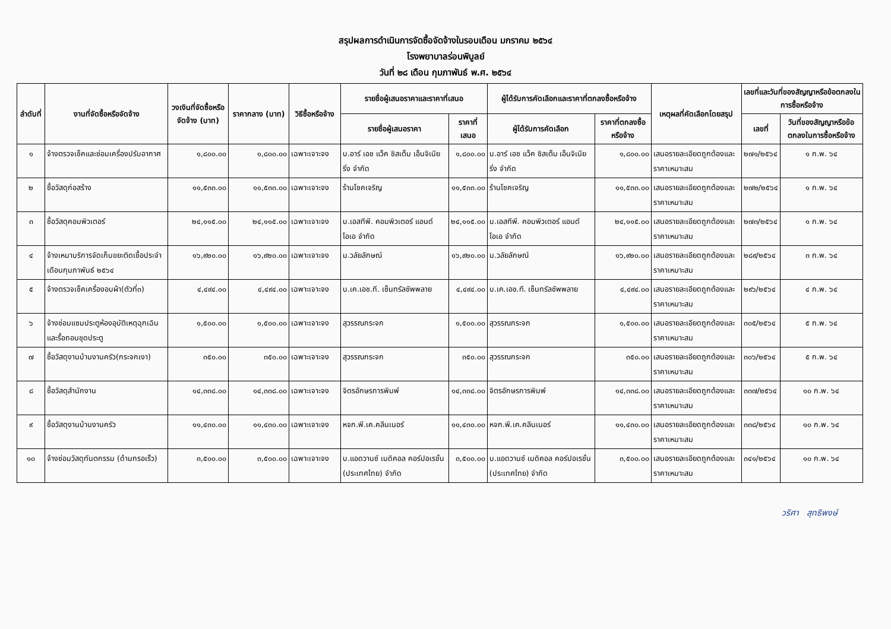สรุปผลการดำเนินการจัดซื้อจัดจ้างในรอบเดือน มกราคม ๒๕๖๔
โรงพยาบาลร่อนพิบูลย์
วันที่ ๒๘ เดือน กุมภาพันธ์ พ.ศ. ๒๕๖๔
| ลำดับที่ | งานที่จัดซื้อหรือจัดจ้าง | วงเงินที่จัดซื้อหรือจัดจ้าง (บาท) | ราคากลาง (บาท) | วิธีซื้อหรือจ้าง | รายชื่อผู้เสนอราคาและราคาที่เสนอ | | ผู้ได้รับการคัดเลือกและราคาที่ตกลงซื้อหรือจ้าง | | เหตุผลที่คัดเลือกโดยสรุป | เลขที่และวันที่ของสัญญาหรือข้อตกลงในการซื้อหรือจ้าง | |
| --- | --- | --- | --- | --- | --- | --- | --- | --- | --- | --- | --- |
| | | | | | รายชื่อผู้เสนอราคา | ราคาที่เสนอ | ผู้ได้รับการคัดเลือก | ราคาที่ตกลงซื้อหรือจ้าง | | เลขที่ | วันที่ของสัญญาหรือข้อตกลงในการซื้อหรือจ้าง |
| ๑ | จ้างตรวจเช็คและซ่อมเครื่องปรับอากาศ | ๑,๘๐๐.๐๐ | ๑,๘๐๐.๐๐ | เฉพาะเจาะจง | บ.อาร์ เอช แว็ค ซิสเต็ม เอ็นจิเนียริ่ง จำกัด | ๑,๘๐๐.๐๐ | บ.อาร์ เอช แว็ค ซิสเต็ม เอ็นจิเนียริ่ง จำกัด | ๑,๘๐๐.๐๐ | เสนอรายละเอียดถูกต้องและราคาเหมาะสม | ๒๗๑/๒๕๖๔ | ๑ ก.พ. ๖๔ |
| ๒ | ซื้อวัสดุก่อสร้าง | ๑๑,๕๓๓.๐๐ | ๑๑,๕๓๓.๐๐ | เฉพาะเจาะจง | ร้านโชคเจริญ | ๑๑,๕๓๓.๐๐ | ร้านโชคเจริญ | ๑๑,๕๓๓.๐๐ | เสนอรายละเอียดถูกต้องและราคาเหมาะสม | ๒๗๒/๒๕๖๔ | ๑ ก.พ. ๖๔ |
| ๓ | ซื้อวัสดุคอมพิวเตอร์ | ๒๔,๑๑๕.๐๐ | ๒๔,๑๑๕.๐๐ | เฉพาะเจาะจง | บ.เอสทีพี. คอมพิวเตอร์ แอนด์ โอเอ จำกัด | ๒๔,๑๑๕.๐๐ | บ.เอสทีพี. คอมพิวเตอร์ แอนด์ โอเอ จำกัด | ๒๔,๑๑๕.๐๐ | เสนอรายละเอียดถูกต้องและราคาเหมาะสม | ๒๗๓/๒๕๖๔ | ๑ ก.พ. ๖๔ |
| ๔ | จ้างเหมาบริการจัดเก็บขยะติดเชื้อประจำเดือนกุมภาพันธ์ ๒๕๖๔ | ๑๖,๙๒๐.๐๐ | ๑๖,๙๒๐.๐๐ | เฉพาะเจาะจง | ม.วลัยลักษณ์ | ๑๖,๙๒๐.๐๐ | ม.วลัยลักษณ์ | ๑๖,๙๒๐.๐๐ | เสนอรายละเอียดถูกต้องและราคาเหมาะสม | ๒๘๙/๒๕๖๔ | ๓ ก.พ. ๖๔ |
| ๕ | จ้างตรวจเช็คเครื่องอบผ้า(ตัวที่๓) | ๔,๔๙๔.๐๐ | ๔,๔๙๔.๐๐ | เฉพาะเจาะจง | บ.เค.เอช.ที. เซ็นทรัลซัพพลาย | ๔,๔๙๔.๐๐ | บ.เค.เอช.ที. เซ็นทรัลซัพพลาย | ๔,๔๙๔.๐๐ | เสนอรายละเอียดถูกต้องและราคาเหมาะสม | ๒๙๖/๒๕๖๔ | ๔ ก.พ. ๖๔ |
| ๖ | จ้างซ่อมแซมประตูห้องอุบัติเหตุฉุกเฉินและรื้อถอนชุดประตู | ๑,๕๐๐.๐๐ | ๑,๕๐๐.๐๐ | เฉพาะเจาะจง | สุวรรณกระจก | ๑,๕๐๐.๐๐ | สุวรรณกระจก | ๑,๕๐๐.๐๐ | เสนอรายละเอียดถูกต้องและราคาเหมาะสม | ๓๐๕/๒๕๖๔ | ๕ ก.พ. ๖๔ |
| ๗ | ซื้อวัสดุงานบ้านงานครัว(กระจกเงา) | ๓๕๐.๐๐ | ๓๕๐.๐๐ | เฉพาะเจาะจง | สุวรรณกระจก | ๓๕๐.๐๐ | สุวรรณกระจก | ๓๕๐.๐๐ | เสนอรายละเอียดถูกต้องและราคาเหมาะสม | ๓๐๖/๒๕๖๔ | ๕ ก.พ. ๖๔ |
| ๘ | ซื้อวัสดุสำนักงาน | ๑๔,๓๓๘.๐๐ | ๑๔,๓๓๘.๐๐ | เฉพาะเจาะจง | จิตรอักษรการพิมพ์ | ๑๔,๓๓๘.๐๐ | จิตรอักษรการพิมพ์ | ๑๔,๓๓๘.๐๐ | เสนอรายละเอียดถูกต้องและราคาเหมาะสม | ๓๓๗/๒๕๖๔ | ๑๐ ก.พ. ๖๔ |
| ๙ | ซื้อวัสดุงานบ้านงานครัว | ๑๑,๔๓๐.๐๐ | ๑๑,๔๓๐.๐๐ | เฉพาะเจาะจง | หจก.พี.เค.คลีนเนอร์ | ๑๑,๔๓๐.๐๐ | หจก.พี.เค.คลีนเนอร์ | ๑๑,๔๓๐.๐๐ | เสนอรายละเอียดถูกต้องและราคาเหมาะสม | ๓๓๘/๒๕๖๔ | ๑๐ ก.พ. ๖๔ |
| ๑๐ | จ้างซ่อมวัสดุทันตกรรม (ด้ามกรอเร็ว) | ๓,๕๐๐.๐๐ | ๓,๕๐๐.๐๐ | เฉพาะเจาะจง | บ.แอดวานซ์ เมดิคอล คอร์ปอเรชั่น (ประเทศไทย) จำกัด | ๓,๕๐๐.๐๐ | บ.แอดวานซ์ เมดิคอล คอร์ปอเรชั่น (ประเทศไทย) จำกัด | ๓,๕๐๐.๐๐ | เสนอรายละเอียดถูกต้องและราคาเหมาะสม | ๓๔๑/๒๕๖๔ | ๑๐ ก.พ. ๖๔ |
วริศา สุทธิพงษ์